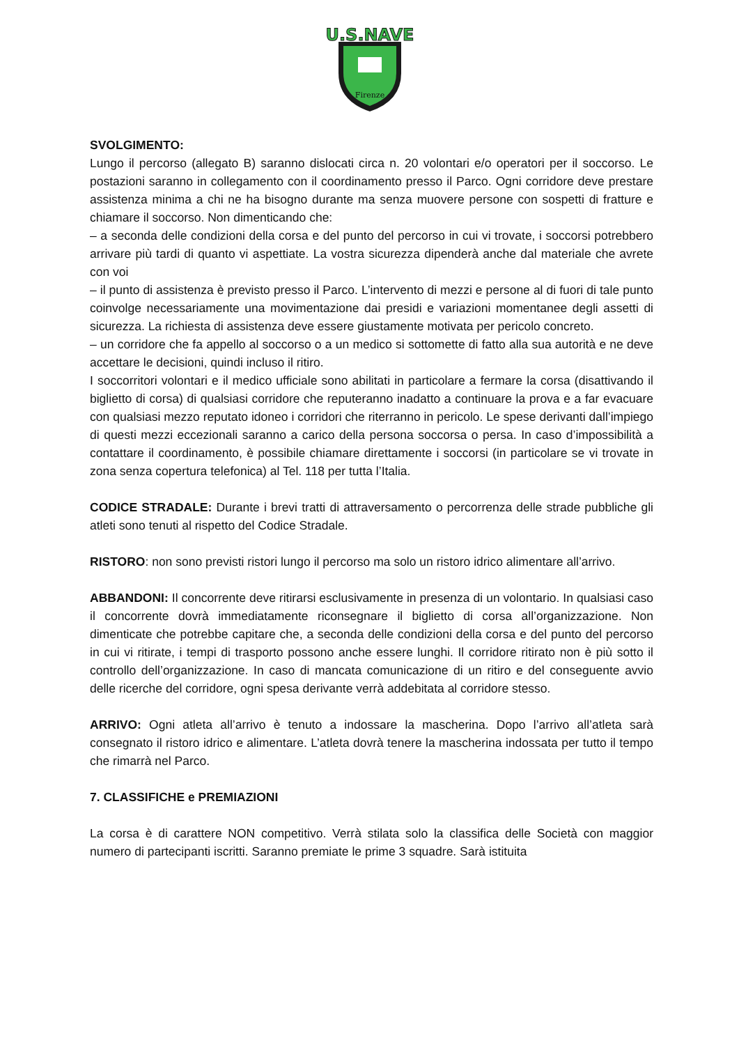Firenze
U.S.NAVE
SVOLGIMENTO:
Lungo il percorso (allegato B) saranno dislocati circa n. 20 volontari e/o operatori per il soccorso. Le postazioni saranno in collegamento con il coordinamento presso il Parco. Ogni corridore deve prestare assistenza minima a chi ne ha bisogno durante ma senza muovere persone con sospetti di fratture e chiamare il soccorso. Non dimenticando che:
– a seconda delle condizioni della corsa e del punto del percorso in cui vi trovate, i soccorsi potrebbero arrivare più tardi di quanto vi aspettiate. La vostra sicurezza dipenderà anche dal materiale che avrete con voi
– il punto di assistenza è previsto presso il Parco. L’intervento di mezzi e persone al di fuori di tale punto coinvolge necessariamente una movimentazione dai presidi e variazioni momentanee degli assetti di sicurezza. La richiesta di assistenza deve essere giustamente motivata per pericolo concreto.
– un corridore che fa appello al soccorso o a un medico si sottomette di fatto alla sua autorità e ne deve accettare le decisioni, quindi incluso il ritiro.
I soccorritori volontari e il medico ufficiale sono abilitati in particolare a fermare la corsa (disattivando il biglietto di corsa) di qualsiasi corridore che reputeranno inadatto a continuare la prova e a far evacuare con qualsiasi mezzo reputato idoneo i corridori che riterranno in pericolo. Le spese derivanti dall’impiego di questi mezzi eccezionali saranno a carico della persona soccorsa o persa. In caso d’impossibilità a contattare il coordinamento, è possibile chiamare direttamente i soccorsi (in particolare se vi trovate in zona senza copertura telefonica) al Tel. 118 per tutta l’Italia.
CODICE STRADALE: Durante i brevi tratti di attraversamento o percorrenza delle strade pubbliche gli atleti sono tenuti al rispetto del Codice Stradale.
RISTORO: non sono previsti ristori lungo il percorso ma solo un ristoro idrico alimentare all’arrivo.
ABBANDONI: Il concorrente deve ritirarsi esclusivamente in presenza di un volontario. In qualsiasi caso il concorrente dovrà immediatamente riconsegnare il biglietto di corsa all’organizzazione. Non dimenticate che potrebbe capitare che, a seconda delle condizioni della corsa e del punto del percorso in cui vi ritirate, i tempi di trasporto possono anche essere lunghi. Il corridore ritirato non è più sotto il controllo dell’organizzazione. In caso di mancata comunicazione di un ritiro e del conseguente avvio delle ricerche del corridore, ogni spesa derivante verrà addebitata al corridore stesso.
ARRIVO: Ogni atleta all’arrivo è tenuto a indossare la mascherina. Dopo l’arrivo all’atleta sarà consegnato il ristoro idrico e alimentare. L’atleta dovrà tenere la mascherina indossata per tutto il tempo che rimarrà nel Parco.
7. CLASSIFICHE e PREMIAZIONI
La corsa è di carattere NON competitivo. Verrà stilata solo la classifica delle Società con maggior numero di partecipanti iscritti. Saranno premiate le prime 3 squadre. Sarà istituita